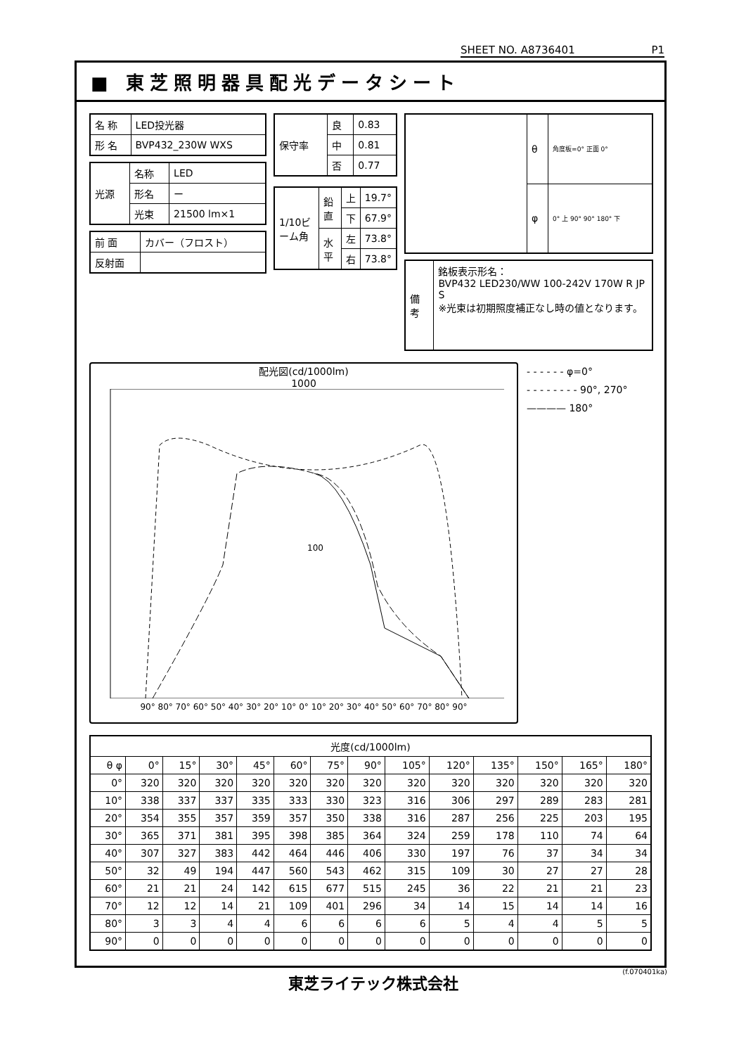SHEET NO. A8736401 P1
■ 東芝照明器具配光データシート
| 名 称 | LED投光器 |
| 形 名 | BVP432_230W WXS |
| 光源 | 名称 | LED |
| | 形名 | ー |
| | 光束 | 21500 lm×1 |
| 前 面 | カバー（フロスト） |
| 反射面 | |
| 保守率 | 良 | 0.83 |
| | 中 | 0.81 |
| | 否 | 0.77 |
| 1/10ビーム角 | 鉛直 | 上 | 19.7° |
| | | 下 | 67.9° |
| | 水平 | 左 | 73.8° |
| | | 右 | 73.8° |
| | θ | 角度板=0° 正面 0° |
| | φ | 0° 上 90° 90° 180° 下 |
| 備考 | 銘板表示形名： BVP432 LED230/WW 100-242V 170W R JP S ※光束は初期照度補正なし時の値となります。 |
配光図(cd/1000lm)
1000
100
90° 80° 70° 60° 50° 40° 30° 20° 10° 0° 10° 20° 30° 40° 50° 60° 70° 80° 90°
- - - - - - φ=0°
- - - - - - - - 90°, 270°
———— 180°
| 光度(cd/1000lm) | | | | | | | | | | | | | |
| --- | --- | --- | --- | --- | --- | --- | --- | --- | --- | --- | --- | --- | --- |
| θ φ | 0° | 15° | 30° | 45° | 60° | 75° | 90° | 105° | 120° | 135° | 150° | 165° | 180° |
| 0° | 320 | 320 | 320 | 320 | 320 | 320 | 320 | 320 | 320 | 320 | 320 | 320 | 320 |
| 10° | 338 | 337 | 337 | 335 | 333 | 330 | 323 | 316 | 306 | 297 | 289 | 283 | 281 |
| 20° | 354 | 355 | 357 | 359 | 357 | 350 | 338 | 316 | 287 | 256 | 225 | 203 | 195 |
| 30° | 365 | 371 | 381 | 395 | 398 | 385 | 364 | 324 | 259 | 178 | 110 | 74 | 64 |
| 40° | 307 | 327 | 383 | 442 | 464 | 446 | 406 | 330 | 197 | 76 | 37 | 34 | 34 |
| 50° | 32 | 49 | 194 | 447 | 560 | 543 | 462 | 315 | 109 | 30 | 27 | 27 | 28 |
| 60° | 21 | 21 | 24 | 142 | 615 | 677 | 515 | 245 | 36 | 22 | 21 | 21 | 23 |
| 70° | 12 | 12 | 14 | 21 | 109 | 401 | 296 | 34 | 14 | 15 | 14 | 14 | 16 |
| 80° | 3 | 3 | 4 | 4 | 6 | 6 | 6 | 6 | 5 | 4 | 4 | 5 | 5 |
| 90° | 0 | 0 | 0 | 0 | 0 | 0 | 0 | 0 | 0 | 0 | 0 | 0 | 0 |
(f.070401ka)
東芝ライテック株式会社